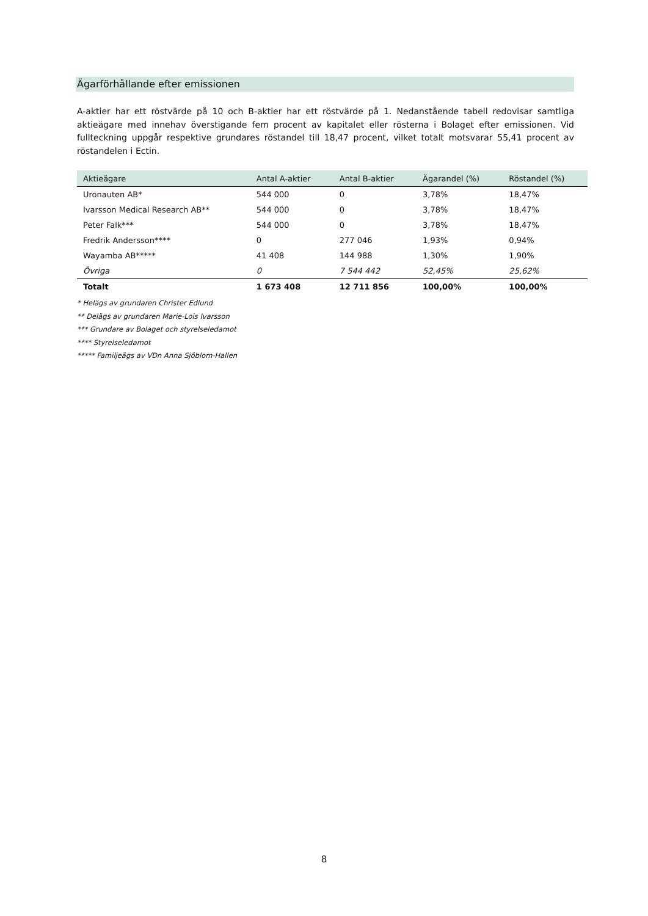Ägarförhållande efter emissionen
A-aktier har ett röstvärde på 10 och B-aktier har ett röstvärde på 1. Nedanstående tabell redovisar samtliga aktieägare med innehav överstigande fem procent av kapitalet eller rösterna i Bolaget efter emissionen. Vid fullteckning uppgår respektive grundares röstandel till 18,47 procent, vilket totalt motsvarar 55,41 procent av röstandelen i Ectin.
| Aktieägare | Antal A-aktier | Antal B-aktier | Ägarandel (%) | Röstandel (%) |
| --- | --- | --- | --- | --- |
| Uronauten AB* | 544 000 | 0 | 3,78% | 18,47% |
| Ivarsson Medical Research AB** | 544 000 | 0 | 3,78% | 18,47% |
| Peter Falk*** | 544 000 | 0 | 3,78% | 18,47% |
| Fredrik Andersson**** | 0 | 277 046 | 1,93% | 0,94% |
| Wayamba AB***** | 41 408 | 144 988 | 1,30% | 1,90% |
| Övriga | 0 | 7 544 442 | 52,45% | 25,62% |
| Totalt | 1 673 408 | 12 711 856 | 100,00% | 100,00% |
* Helägs av grundaren Christer Edlund
** Delägs av grundaren Marie-Lois Ivarsson
*** Grundare av Bolaget och styrelseledamot
**** Styrelseledamot
***** Familjeägs av VDn Anna Sjöblom-Hallen
8